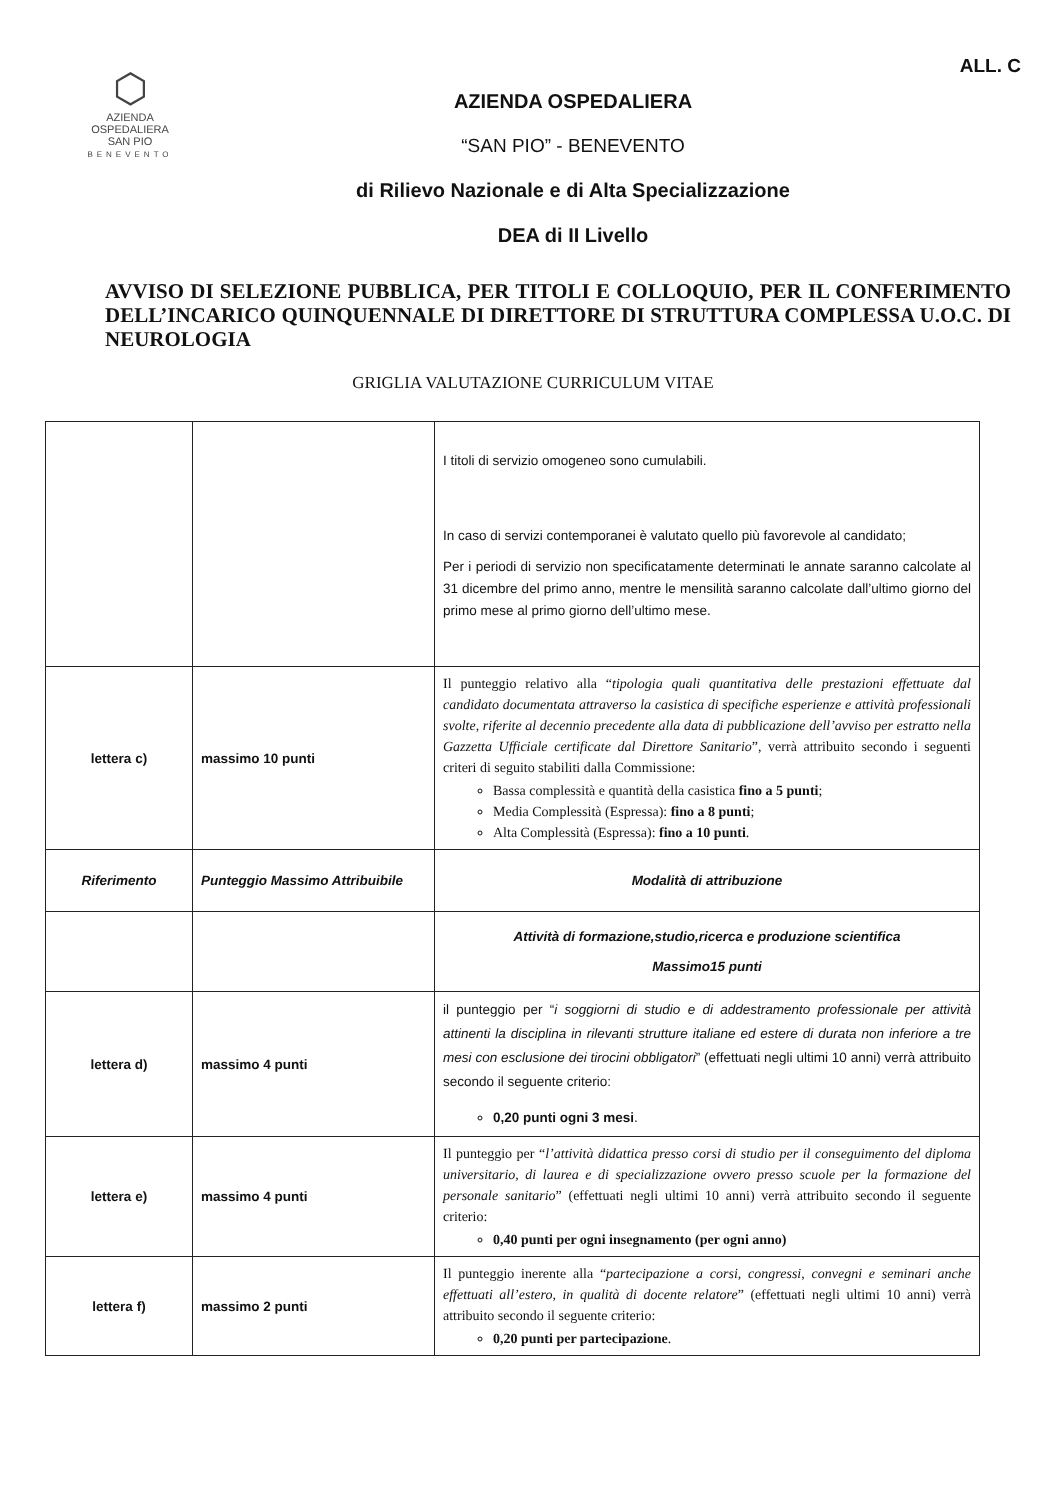⬡
AZIENDA
OSPEDALIERA
SAN PIO
BENEVENTO
AZIENDA OSPEDALIERA
“SAN PIO” - BENEVENTO
di Rilievo Nazionale e di Alta Specializzazione
DEA di II Livello
ALL. C
AVVISO DI SELEZIONE PUBBLICA, PER TITOLI E COLLOQUIO, PER IL CONFERIMENTO DELL’INCARICO QUINQUENNALE DI DIRETTORE DI STRUTTURA COMPLESSA U.O.C. DI NEUROLOGIA
GRIGLIA VALUTAZIONE CURRICULUM VITAE
| | | I titoli di servizio omogeneo sono cumulabili. In caso di servizi contemporanei è valutato quello più favorevole al candidato; Per i periodi di servizio non specificatamente determinati le annate saranno calcolate al 31 dicembre del primo anno, mentre le mensilità saranno calcolate dall’ultimo giorno del primo mese al primo giorno dell’ultimo mese. |
| lettera c) | massimo 10 punti | Il punteggio relativo alla “ tipologia quali quantitativa delle prestazioni effettuate dal candidato documentata attraverso la casistica di specifiche esperienze e attività professionali svolte, riferite al decennio precedente alla data di pubblicazione dell’avviso per estratto nella Gazzetta Ufficiale certificate dal Direttore Sanitario ”, verrà attribuito secondo i seguenti criteri di seguito stabiliti dalla Commissione: Bassa complessità e quantità della casistica fino a 5 punti ; Media Complessità (Espressa): fino a 8 punti ; Alta Complessità (Espressa): fino a 10 punti . |
| Riferimento | Punteggio Massimo Attribuibile | Modalità di attribuzione |
| | | Attività di formazione,studio,ricerca e produzione scientifica Massimo15 punti |
| lettera d) | massimo 4 punti | il punteggio per “ i soggiorni di studio e di addestramento professionale per attività attinenti la disciplina in rilevanti strutture italiane ed estere di durata non inferiore a tre mesi con esclusione dei tirocini obbligatori ” (effettuati negli ultimi 10 anni) verrà attribuito secondo il seguente criterio: 0,20 punti ogni 3 mesi . |
| lettera e) | massimo 4 punti | Il punteggio per “ l’attività didattica presso corsi di studio per il conseguimento del diploma universitario, di laurea e di specializzazione ovvero presso scuole per la formazione del personale sanitario ” (effettuati negli ultimi 10 anni) verrà attribuito secondo il seguente criterio: 0,40 punti per ogni insegnamento (per ogni anno) |
| lettera f) | massimo 2 punti | Il punteggio inerente alla “ partecipazione a corsi, congressi, convegni e seminari anche effettuati all’estero, in qualità di docente relatore ” (effettuati negli ultimi 10 anni) verrà attribuito secondo il seguente criterio: 0,20 punti per partecipazione . |